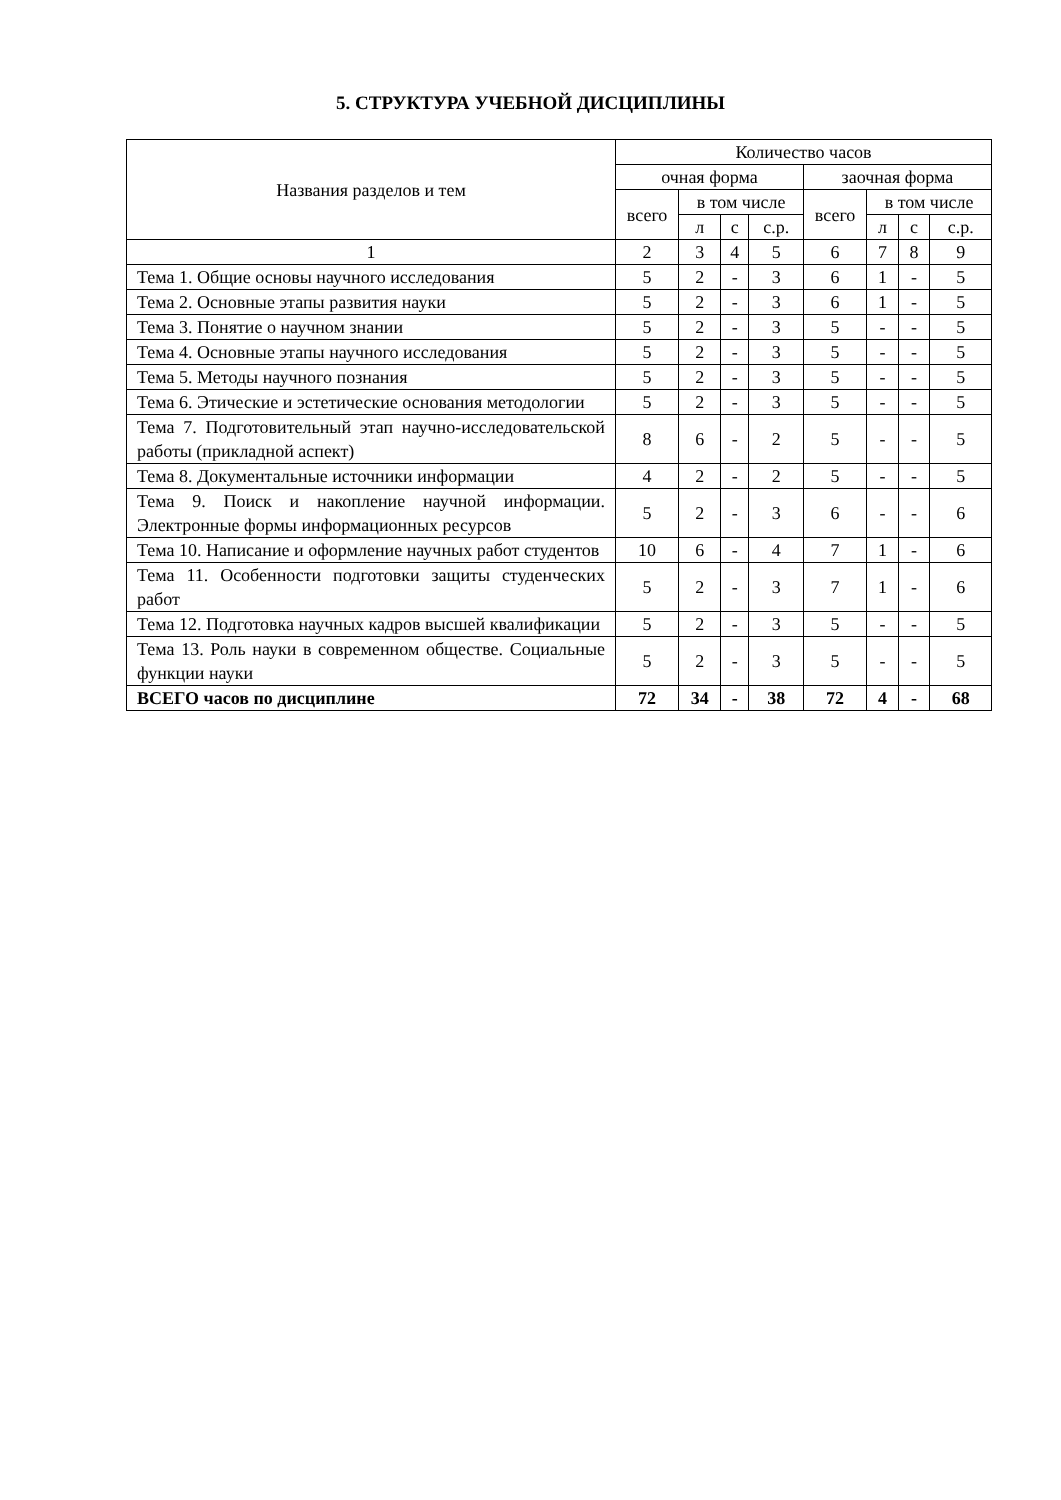5. СТРУКТУРА УЧЕБНОЙ ДИСЦИПЛИНЫ
| Названия разделов и тем | Количество часов | | | | | | | |
| --- | --- | --- | --- | --- | --- | --- | --- | --- |
| | очная форма | | | | заочная форма | | | |
| | всего | в том числе | | | всего | в том числе | | |
| | | л | с | с.р. | | л | с | с.р. |
| 1 | 2 | 3 | 4 | 5 | 6 | 7 | 8 | 9 |
| Тема 1. Общие основы научного исследования | 5 | 2 | - | 3 | 6 | 1 | - | 5 |
| Тема 2. Основные этапы развития науки | 5 | 2 | - | 3 | 6 | 1 | - | 5 |
| Тема 3. Понятие о научном знании | 5 | 2 | - | 3 | 5 | - | - | 5 |
| Тема 4. Основные этапы научного исследования | 5 | 2 | - | 3 | 5 | - | - | 5 |
| Тема 5. Методы научного познания | 5 | 2 | - | 3 | 5 | - | - | 5 |
| Тема 6. Этические и эстетические основания методологии | 5 | 2 | - | 3 | 5 | - | - | 5 |
| Тема 7. Подготовительный этап научно-исследовательской работы (прикладной аспект) | 8 | 6 | - | 2 | 5 | - | - | 5 |
| Тема 8. Документальные источники информации | 4 | 2 | - | 2 | 5 | - | - | 5 |
| Тема 9. Поиск и накопление научной информации. Электронные формы информационных ресурсов | 5 | 2 | - | 3 | 6 | - | - | 6 |
| Тема 10. Написание и оформление научных работ студентов | 10 | 6 | - | 4 | 7 | 1 | - | 6 |
| Тема 11. Особенности подготовки защиты студенческих работ | 5 | 2 | - | 3 | 7 | 1 | - | 6 |
| Тема 12. Подготовка научных кадров высшей квалификации | 5 | 2 | - | 3 | 5 | - | - | 5 |
| Тема 13. Роль науки в современном обществе. Социальные функции науки | 5 | 2 | - | 3 | 5 | - | - | 5 |
| ВСЕГО часов по дисциплине | 72 | 34 | - | 38 | 72 | 4 | - | 68 |